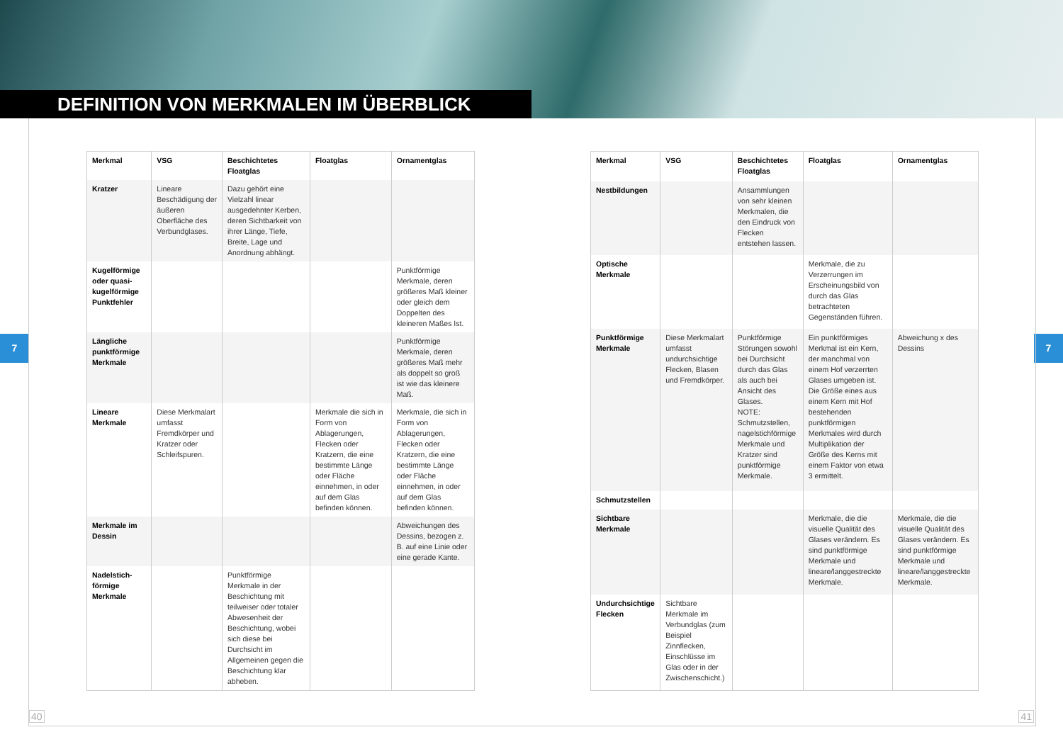DEFINITION VON MERKMALEN IM ÜBERBLICK
7 7
| Merkmal | VSG | Beschichtetes Floatglas | Floatglas | Ornamentglas |
| --- | --- | --- | --- | --- |
| Kratzer | Lineare Beschädigung der äußeren Oberfläche des Verbundglases. | Dazu gehört eine Vielzahl linear ausgedehnter Kerben, deren Sichtbarkeit von ihrer Länge, Tiefe, Breite, Lage und Anordnung abhängt. | | |
| Kugelförmige oder quasi-kugelförmige Punktfehler | | | | Punktförmige Merkmale, deren größeres Maß kleiner oder gleich dem Doppelten des kleineren Maßes Ist. |
| Längliche punktförmige Merkmale | | | | Punktförmige Merkmale, deren größeres Maß mehr als doppelt so groß ist wie das kleinere Maß. |
| Lineare Merkmale | Diese Merkmalart umfasst Fremdkörper und Kratzer oder Schleifspuren. | | Merkmale die sich in Form von Ablagerungen, Flecken oder Kratzern, die eine bestimmte Länge oder Fläche einnehmen, in oder auf dem Glas befinden können. | Merkmale, die sich in Form von Ablagerungen, Flecken oder Kratzern, die eine bestimmte Länge oder Fläche einnehmen, in oder auf dem Glas befinden können. |
| Merkmale im Dessin | | | | Abweichungen des Dessins, bezogen z. B. auf eine Linie oder eine gerade Kante. |
| Nadelstich-förmige Merkmale | | Punktförmige Merkmale in der Beschichtung mit teilweiser oder totaler Abwesenheit der Beschichtung, wobei sich diese bei Durchsicht im Allgemeinen gegen die Beschichtung klar abheben. | | |
| Merkmal | VSG | Beschichtetes Floatglas | Floatglas | Ornamentglas |
| --- | --- | --- | --- | --- |
| Nestbildungen | | Ansammlungen von sehr kleinen Merkmalen, die den Eindruck von Flecken entstehen lassen. | | |
| Optische Merkmale | | | Merkmale, die zu Verzerrungen im Erscheinungsbild von durch das Glas betrachteten Gegenständen führen. | |
| Punktförmige Merkmale | Diese Merkmalart umfasst undurchsichtige Flecken, Blasen und Fremdkörper. | Punktförmige Störungen sowohl bei Durchsicht durch das Glas als auch bei Ansicht des Glases. NOTE: Schmutzstellen, nagelstichförmige Merkmale und Kratzer sind punktförmige Merkmale. | Ein punktförmiges Merkmal ist ein Kern, der manchmal von einem Hof verzerrten Glases umgeben ist. Die Größe eines aus einem Kern mit Hof bestehenden punktförmigen Merkmales wird durch Multiplikation der Größe des Kerns mit einem Faktor von etwa 3 ermittelt. | Abweichung x des Dessins |
| Schmutzstellen | | | | |
| Sichtbare Merkmale | | | Merkmale, die die visuelle Qualität des Glases verändern. Es sind punktförmige Merkmale und lineare/langgestreckte Merkmale. | Merkmale, die die visuelle Qualität des Glases verändern. Es sind punktförmige Merkmale und lineare/langgestreckte Merkmale. |
| Undurchsichtige Flecken | Sichtbare Merkmale im Verbundglas (zum Beispiel Zinnflecken, Einschlüsse im Glas oder in der Zwischenschicht.) | | | |
40 41